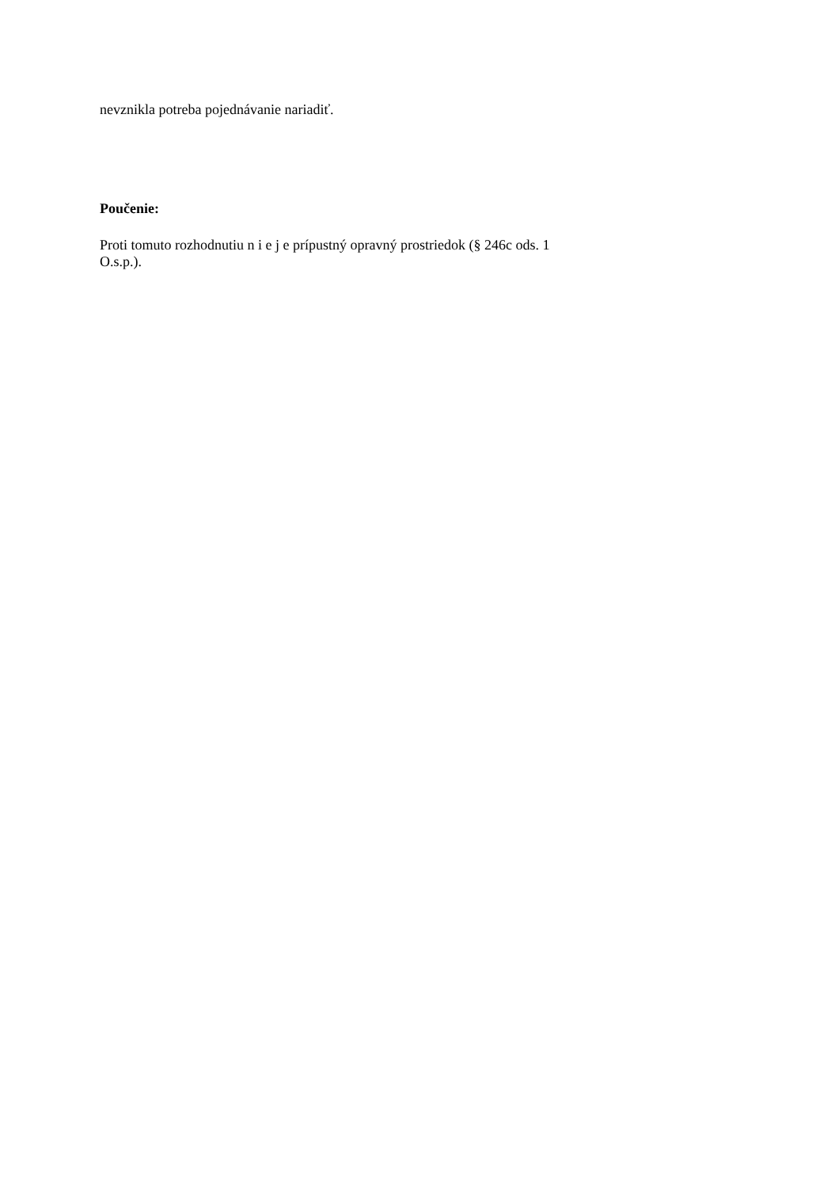nevznikla potreba pojednávanie nariadiť.
Poučenie:
Proti tomuto rozhodnutiu n i e j e prípustný opravný prostriedok (§ 246c ods. 1 O.s.p.).